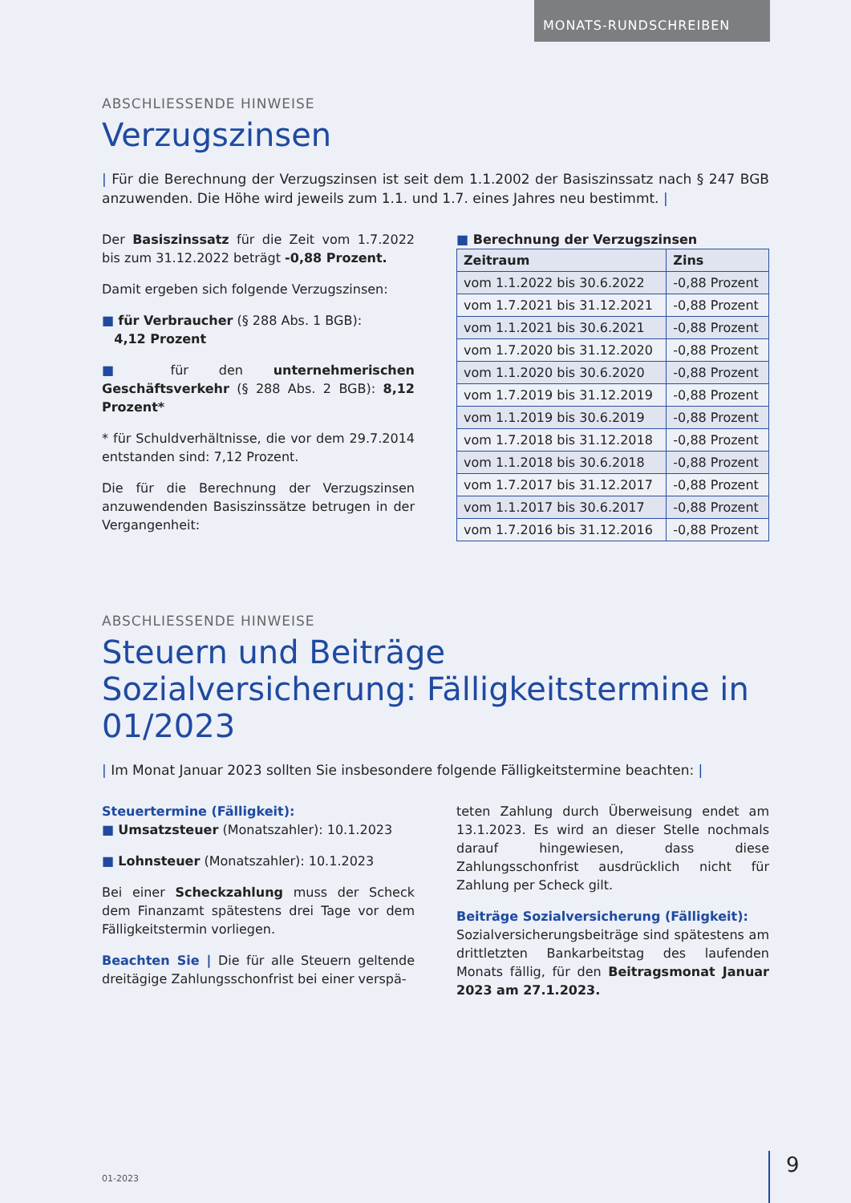MONATS-RUNDSCHREIBEN
ABSCHLIESSENDE HINWEISE
Verzugszinsen
| Für die Berechnung der Verzugszinsen ist seit dem 1.1.2002 der Basiszinssatz nach § 247 BGB anzuwenden. Die Höhe wird jeweils zum 1.1. und 1.7. eines Jahres neu bestimmt. |
Der Basiszinssatz für die Zeit vom 1.7.2022 bis zum 31.12.2022 beträgt -0,88 Prozent.
Damit ergeben sich folgende Verzugszinsen:
■ für Verbraucher (§ 288 Abs. 1 BGB):
4,12 Prozent
■ für den unternehmerischen Geschäftsverkehr (§ 288 Abs. 2 BGB): 8,12 Prozent*
* für Schuldverhältnisse, die vor dem 29.7.2014 entstanden sind: 7,12 Prozent.
Die für die Berechnung der Verzugszinsen anzuwendenden Basiszinssätze betrugen in der Vergangenheit:
■ Berechnung der Verzugszinsen
| Zeitraum | Zins |
| --- | --- |
| vom 1.1.2022 bis 30.6.2022 | -0,88 Prozent |
| vom 1.7.2021 bis 31.12.2021 | -0,88 Prozent |
| vom 1.1.2021 bis 30.6.2021 | -0,88 Prozent |
| vom 1.7.2020 bis 31.12.2020 | -0,88 Prozent |
| vom 1.1.2020 bis 30.6.2020 | -0,88 Prozent |
| vom 1.7.2019 bis 31.12.2019 | -0,88 Prozent |
| vom 1.1.2019 bis 30.6.2019 | -0,88 Prozent |
| vom 1.7.2018 bis 31.12.2018 | -0,88 Prozent |
| vom 1.1.2018 bis 30.6.2018 | -0,88 Prozent |
| vom 1.7.2017 bis 31.12.2017 | -0,88 Prozent |
| vom 1.1.2017 bis 30.6.2017 | -0,88 Prozent |
| vom 1.7.2016 bis 31.12.2016 | -0,88 Prozent |
ABSCHLIESSENDE HINWEISE
Steuern und Beiträge Sozialversicherung: Fälligkeitstermine in 01/2023
| Im Monat Januar 2023 sollten Sie insbesondere folgende Fälligkeitstermine beachten: |
Steuertermine (Fälligkeit):
■ Umsatzsteuer (Monatszahler): 10.1.2023
■ Lohnsteuer (Monatszahler): 10.1.2023
Bei einer Scheckzahlung muss der Scheck dem Finanzamt spätestens drei Tage vor dem Fälligkeitstermin vorliegen.
Beachten Sie | Die für alle Steuern geltende dreitägige Zahlungsschonfrist bei einer verspä-
teten Zahlung durch Überweisung endet am 13.1.2023. Es wird an dieser Stelle nochmals darauf hingewiesen, dass diese Zahlungsschonfrist ausdrücklich nicht für Zahlung per Scheck gilt.
Beiträge Sozialversicherung (Fälligkeit):
Sozialversicherungsbeiträge sind spätestens am drittletzten Bankarbeitstag des laufenden Monats fällig, für den Beitragsmonat Januar 2023 am 27.1.2023.
01-2023 9